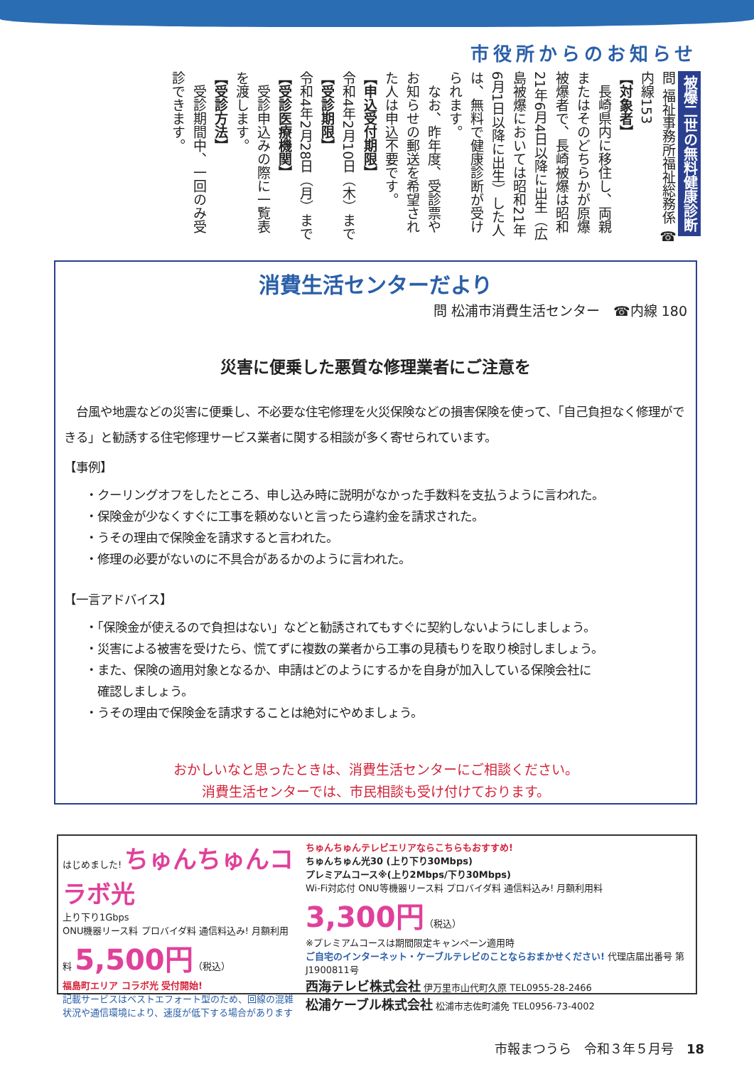市役所からのお知らせ
被爆二世の無料健康診断
問 福祉事務所福祉総務係 ☎内線153
【対象者】
　長崎県内に移住し、両親またはそのどちらかが原爆被爆者で、長崎被爆は昭和21年6月4日以降に出生（広島被爆においては昭和21年6月1日以降に出生）した人は、無料で健康診断が受けられます。
　なお、昨年度、受診票やお知らせの郵送を希望された人は申込不要です。
【申込受付期限】
令和4年2月10日（木）まで
【受診期限】
令和4年2月28日（月）まで
【受診医療機関】
　受診申込みの際に一覧表を渡します。
【受診方法】
　受診期間中、一回のみ受診できます。
消費生活センターだより
問 松浦市消費生活センター　☎内線 180
災害に便乗した悪質な修理業者にご注意を
　台風や地震などの災害に便乗し、不必要な住宅修理を火災保険などの損害保険を使って、「自己負担なく修理ができる」と勧誘する住宅修理サービス業者に関する相談が多く寄せられています。
【事例】
・クーリングオフをしたところ、申し込み時に説明がなかった手数料を支払うように言われた。
・保険金が少なくすぐに工事を頼めないと言ったら違約金を請求された。
・うその理由で保険金を請求すると言われた。
・修理の必要がないのに不具合があるかのように言われた。
【一言アドバイス】
・「保険金が使えるので負担はない」などと勧誘されてもすぐに契約しないようにしましょう。
・災害による被害を受けたら、慌てずに複数の業者から工事の見積もりを取り検討しましょう。
・また、保険の適用対象となるか、申請はどのようにするかを自身が加入している保険会社に
　確認しましょう。
・うその理由で保険金を請求することは絶対にやめましょう。
おかしいなと思ったときは、消費生活センターにご相談ください。
消費生活センターでは、市民相談も受け付けております。
はじめました! ちゅんちゅんコラボ光
上り下り1Gbps
ONU機器リース料 プロバイダ料 通信料込み! 月額利用料 5,500円（税込）
福島町エリア コラボ光 受付開始!
記載サービスはベストエフォート型のため、回線の混雑状況や通信環境により、速度が低下する場合があります
ちゅんちゅんテレビエリアならこちらもおすすめ!
ちゅんちゅん光30 (上り下り30Mbps)
プレミアムコース※(上り2Mbps/下り30Mbps)
Wi-Fi対応付 ONU等機器リース料 プロバイダ料 通信料込み! 月額利用料 3,300円（税込）
※プレミアムコースは期間限定キャンペーン適用時
ご自宅のインターネット・ケーブルテレビのことならおまかせください! 代理店届出番号 第J1900811号
西海テレビ株式会社 伊万里市山代町久原 TEL0955-28-2466
松浦ケーブル株式会社 松浦市志佐町浦免 TEL0956-73-4002
市報まつうら　令和３年５月号　18